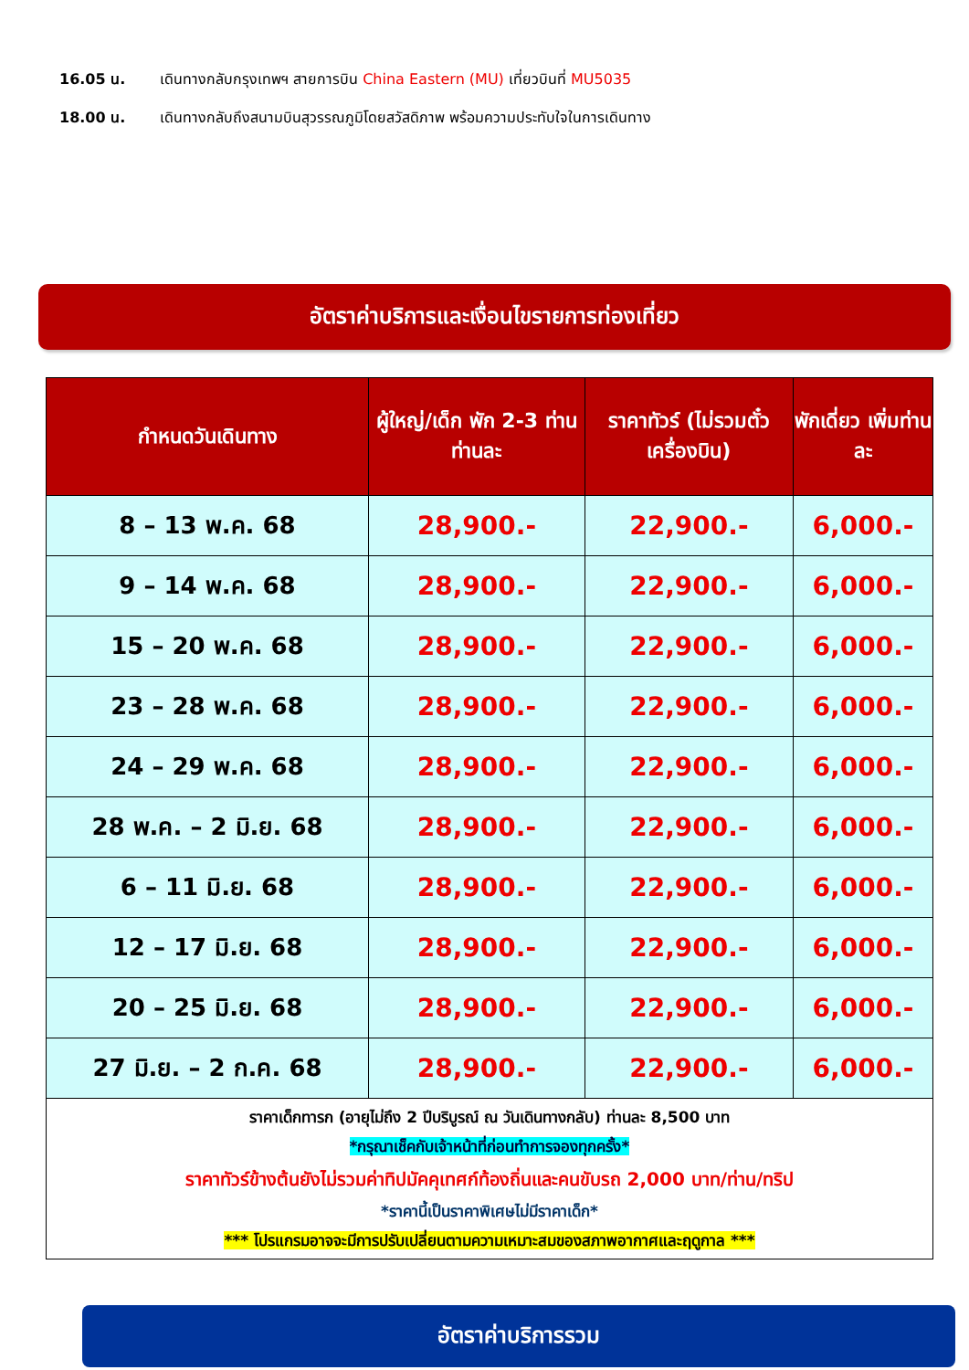16.05 น. เดินทางกลับกรุงเทพฯ สายการบิน China Eastern (MU) เที่ยวบินที่ MU5035
18.00 น. เดินทางกลับถึงสนามบินสุวรรณภูมิโดยสวัสดิภาพ พร้อมความประทับใจในการเดินทาง
อัตราค่าบริการและเงื่อนไขรายการท่องเที่ยว
| กำหนดวันเดินทาง | ผู้ใหญ่/เด็ก พัก 2-3 ท่าน ท่านละ | ราคาทัวร์ (ไม่รวมตั๋วเครื่องบิน) | พักเดี่ยว เพิ่มท่านละ |
| --- | --- | --- | --- |
| 8 – 13 พ.ค. 68 | 28,900.- | 22,900.- | 6,000.- |
| 9 – 14 พ.ค. 68 | 28,900.- | 22,900.- | 6,000.- |
| 15 – 20 พ.ค. 68 | 28,900.- | 22,900.- | 6,000.- |
| 23 – 28 พ.ค. 68 | 28,900.- | 22,900.- | 6,000.- |
| 24 – 29 พ.ค. 68 | 28,900.- | 22,900.- | 6,000.- |
| 28 พ.ค. – 2 มิ.ย. 68 | 28,900.- | 22,900.- | 6,000.- |
| 6 – 11 มิ.ย. 68 | 28,900.- | 22,900.- | 6,000.- |
| 12 – 17 มิ.ย. 68 | 28,900.- | 22,900.- | 6,000.- |
| 20 – 25 มิ.ย. 68 | 28,900.- | 22,900.- | 6,000.- |
| 27 มิ.ย. – 2 ก.ค. 68 | 28,900.- | 22,900.- | 6,000.- |
| ราคาเด็กทารก (อายุไม่ถึง 2 ปีบริบูรณ์ ณ วันเดินทางกลับ) ท่านละ 8,500 บาท *กรุณาเช็คกับเจ้าหน้าที่ก่อนทำการจองทุกครั้ง* ราคาทัวร์ข้างต้นยังไม่รวมค่าทิปมัคคุเทศก์ท้องถิ่นและคนขับรถ 2,000 บาท/ท่าน/ทริป *ราคานี้เป็นราคาพิเศษไม่มีราคาเด็ก* *** โปรแกรมอาจจะมีการปรับเปลี่ยนตามความเหมาะสมของสภาพอากาศและฤดูกาล *** | | | |
อัตราค่าบริการรวม